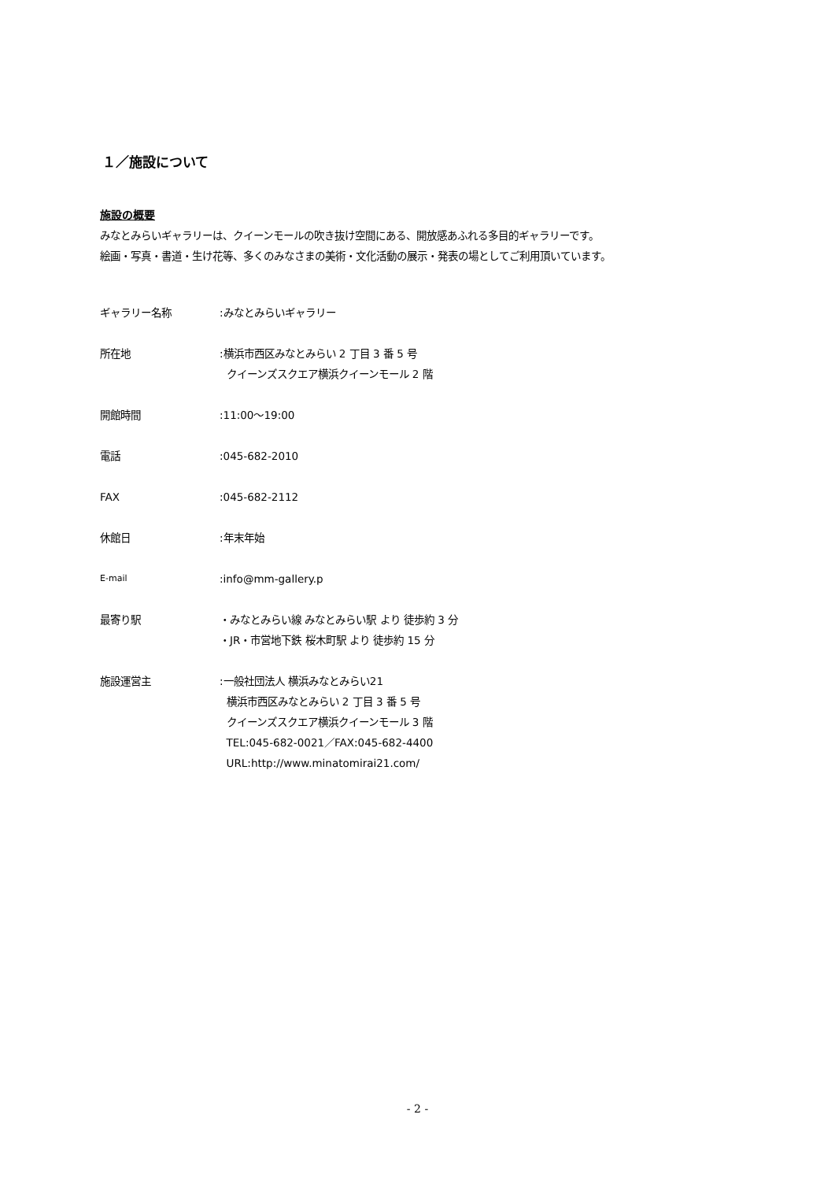１／施設について
施設の概要
みなとみらいギャラリーは、クイーンモールの吹き抜け空間にある、開放感あふれる多目的ギャラリーです。
絵画・写真・書道・生け花等、多くのみなさまの美術・文化活動の展示・発表の場としてご利用頂いています。
ギャラリー名称 :みなとみらいギャラリー
所在地 :横浜市西区みなとみらい 2 丁目 3 番 5 号
クイーンズスクエア横浜クイーンモール 2 階
開館時間 :11:00〜19:00
電話 :045-682-2010
FAX :045-682-2112
休館日 :年末年始
E-mail
:info@mm-gallery.p
最寄り駅 ・みなとみらい線 みなとみらい駅 より 徒歩約 3 分
・JR・市営地下鉄 桜木町駅 より 徒歩約 15 分
施設運営主 :一般社団法人 横浜みなとみらい21
横浜市西区みなとみらい 2 丁目 3 番 5 号
クイーンズスクエア横浜クイーンモール 3 階
TEL:045-682-0021／FAX:045-682-4400
URL:http://www.minatomirai21.com/
- 2 -